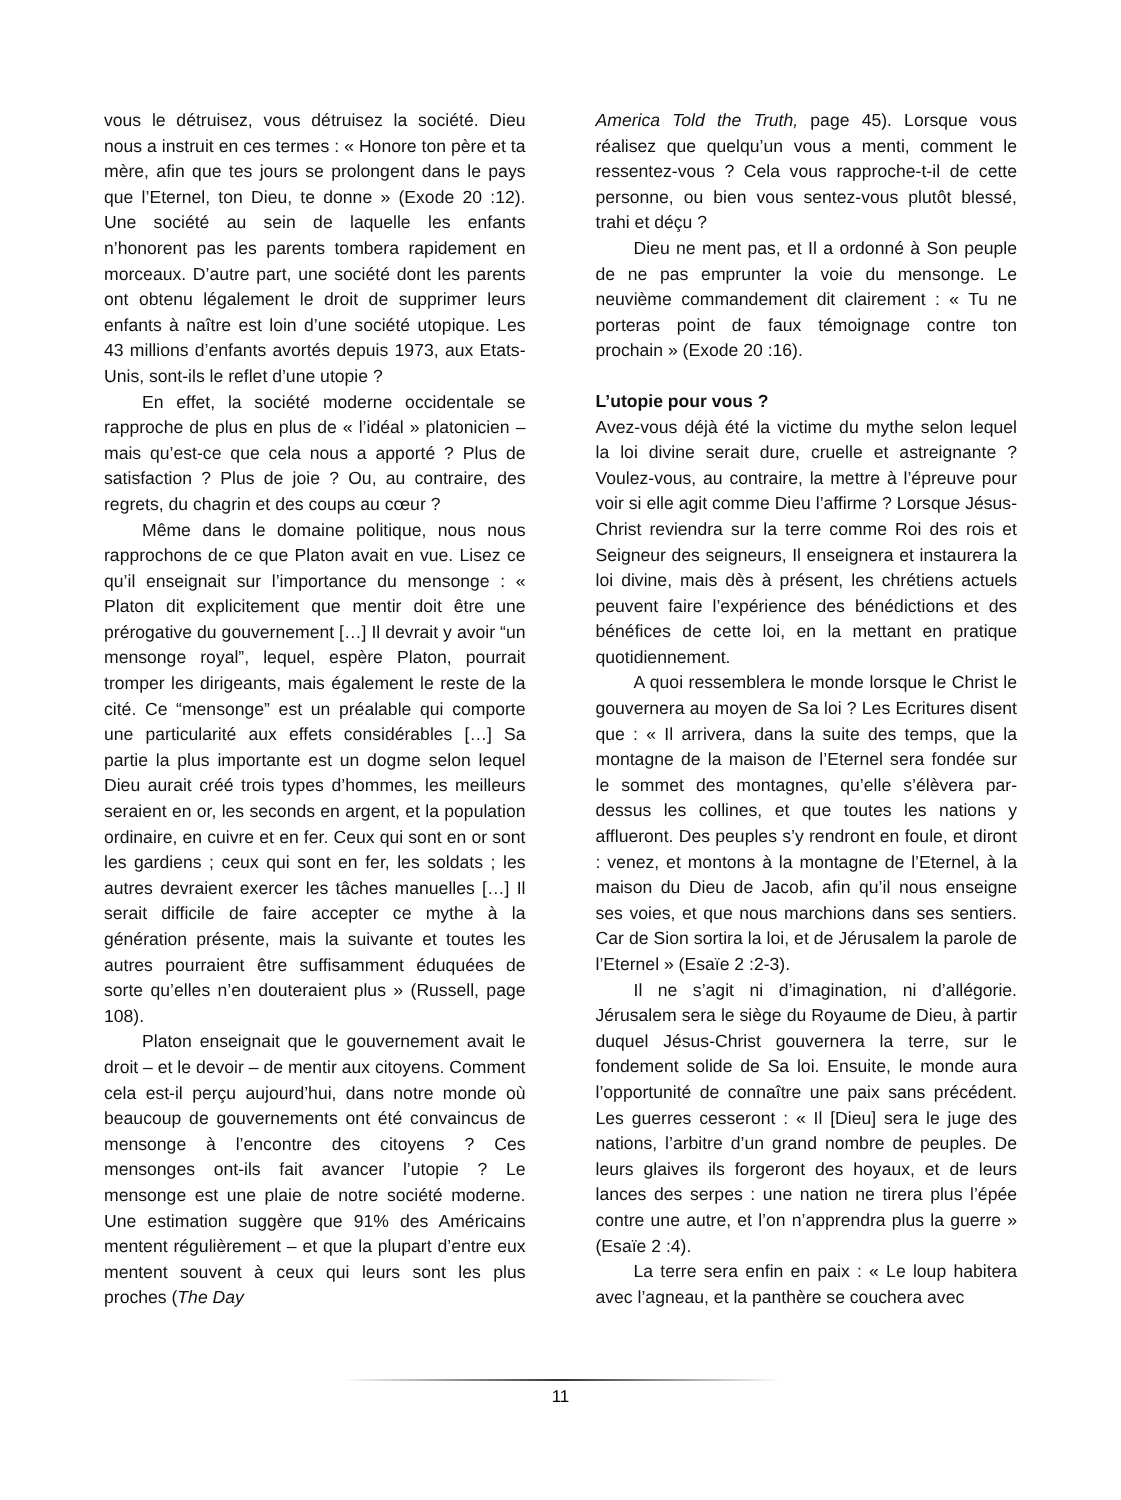vous le détruisez, vous détruisez la société. Dieu nous a instruit en ces termes : « Honore ton père et ta mère, afin que tes jours se prolongent dans le pays que l’Eternel, ton Dieu, te donne » (Exode 20 :12). Une société au sein de laquelle les enfants n’honorent pas les parents tombera rapidement en morceaux. D’autre part, une société dont les parents ont obtenu légalement le droit de supprimer leurs enfants à naître est loin d’une société utopique. Les 43 millions d’enfants avortés depuis 1973, aux Etats-Unis, sont-ils le reflet d’une utopie ?
En effet, la société moderne occidentale se rapproche de plus en plus de « l’idéal » platonicien – mais qu’est-ce que cela nous a apporté ? Plus de satisfaction ? Plus de joie ? Ou, au contraire, des regrets, du chagrin et des coups au cœur ?
Même dans le domaine politique, nous nous rapprochons de ce que Platon avait en vue. Lisez ce qu’il enseignait sur l’importance du mensonge : « Platon dit explicitement que mentir doit être une prérogative du gouvernement […] Il devrait y avoir “un mensonge royal”, lequel, espère Platon, pourrait tromper les dirigeants, mais également le reste de la cité. Ce “mensonge” est un préalable qui comporte une particularité aux effets considérables […] Sa partie la plus importante est un dogme selon lequel Dieu aurait créé trois types d’hommes, les meilleurs seraient en or, les seconds en argent, et la population ordinaire, en cuivre et en fer. Ceux qui sont en or sont les gardiens ; ceux qui sont en fer, les soldats ; les autres devraient exercer les tâches manuelles […] Il serait difficile de faire accepter ce mythe à la génération présente, mais la suivante et toutes les autres pourraient être suffisamment éduquées de sorte qu’elles n’en douteraient plus » (Russell, page 108).
Platon enseignait que le gouvernement avait le droit – et le devoir – de mentir aux citoyens. Comment cela est-il perçu aujourd’hui, dans notre monde où beaucoup de gouvernements ont été convaincus de mensonge à l’encontre des citoyens ? Ces mensonges ont-ils fait avancer l’utopie ? Le mensonge est une plaie de notre société moderne. Une estimation suggère que 91% des Américains mentent régulièrement – et que la plupart d’entre eux mentent souvent à ceux qui leurs sont les plus proches (The Day
America Told the Truth, page 45). Lorsque vous réalisez que quelqu’un vous a menti, comment le ressentez-vous ? Cela vous rapproche-t-il de cette personne, ou bien vous sentez-vous plutôt blessé, trahi et déçu ?
Dieu ne ment pas, et Il a ordonné à Son peuple de ne pas emprunter la voie du mensonge. Le neuvième commandement dit clairement : « Tu ne porteras point de faux témoignage contre ton prochain » (Exode 20 :16).
L’utopie pour vous ?
Avez-vous déjà été la victime du mythe selon lequel la loi divine serait dure, cruelle et astreignante ? Voulez-vous, au contraire, la mettre à l’épreuve pour voir si elle agit comme Dieu l’affirme ? Lorsque Jésus-Christ reviendra sur la terre comme Roi des rois et Seigneur des seigneurs, Il enseignera et instaurera la loi divine, mais dès à présent, les chrétiens actuels peuvent faire l’expérience des bénédictions et des bénéfices de cette loi, en la mettant en pratique quotidiennement.
A quoi ressemblera le monde lorsque le Christ le gouvernera au moyen de Sa loi ? Les Ecritures disent que : « Il arrivera, dans la suite des temps, que la montagne de la maison de l’Eternel sera fondée sur le sommet des montagnes, qu’elle s’élèvera par-dessus les collines, et que toutes les nations y afflueront. Des peuples s’y rendront en foule, et diront : venez, et montons à la montagne de l’Eternel, à la maison du Dieu de Jacob, afin qu’il nous enseigne ses voies, et que nous marchions dans ses sentiers. Car de Sion sortira la loi, et de Jérusalem la parole de l’Eternel » (Esaïe 2 :2-3).
Il ne s’agit ni d’imagination, ni d’allégorie. Jérusalem sera le siège du Royaume de Dieu, à partir duquel Jésus-Christ gouvernera la terre, sur le fondement solide de Sa loi. Ensuite, le monde aura l’opportunité de connaître une paix sans précédent. Les guerres cesseront : « Il [Dieu] sera le juge des nations, l’arbitre d’un grand nombre de peuples. De leurs glaives ils forgeront des hoyaux, et de leurs lances des serpes : une nation ne tirera plus l’épée contre une autre, et l’on n’apprendra plus la guerre » (Esaïe 2 :4).
La terre sera enfin en paix : « Le loup habitera avec l’agneau, et la panthère se couchera avec
11